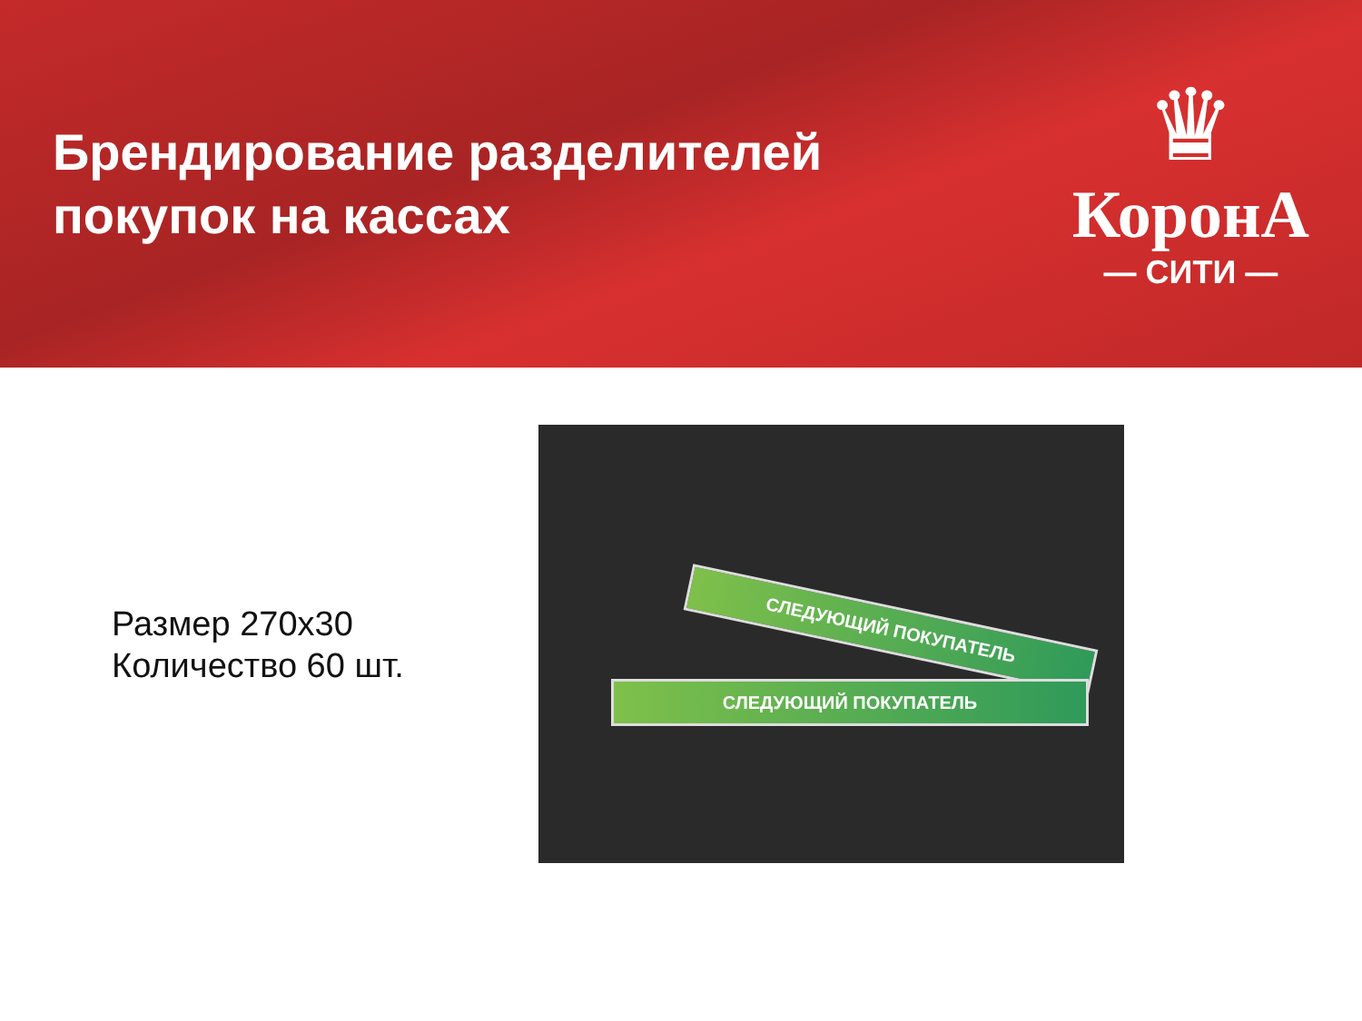Брендирование разделителей
покупок на кассах
♛
КоронА
— СИТИ —
Размер 270х30
Количество 60 шт.
СЛЕДУЮЩИЙ ПОКУПАТЕЛЬ
СЛЕДУЮЩИЙ ПОКУПАТЕЛЬ